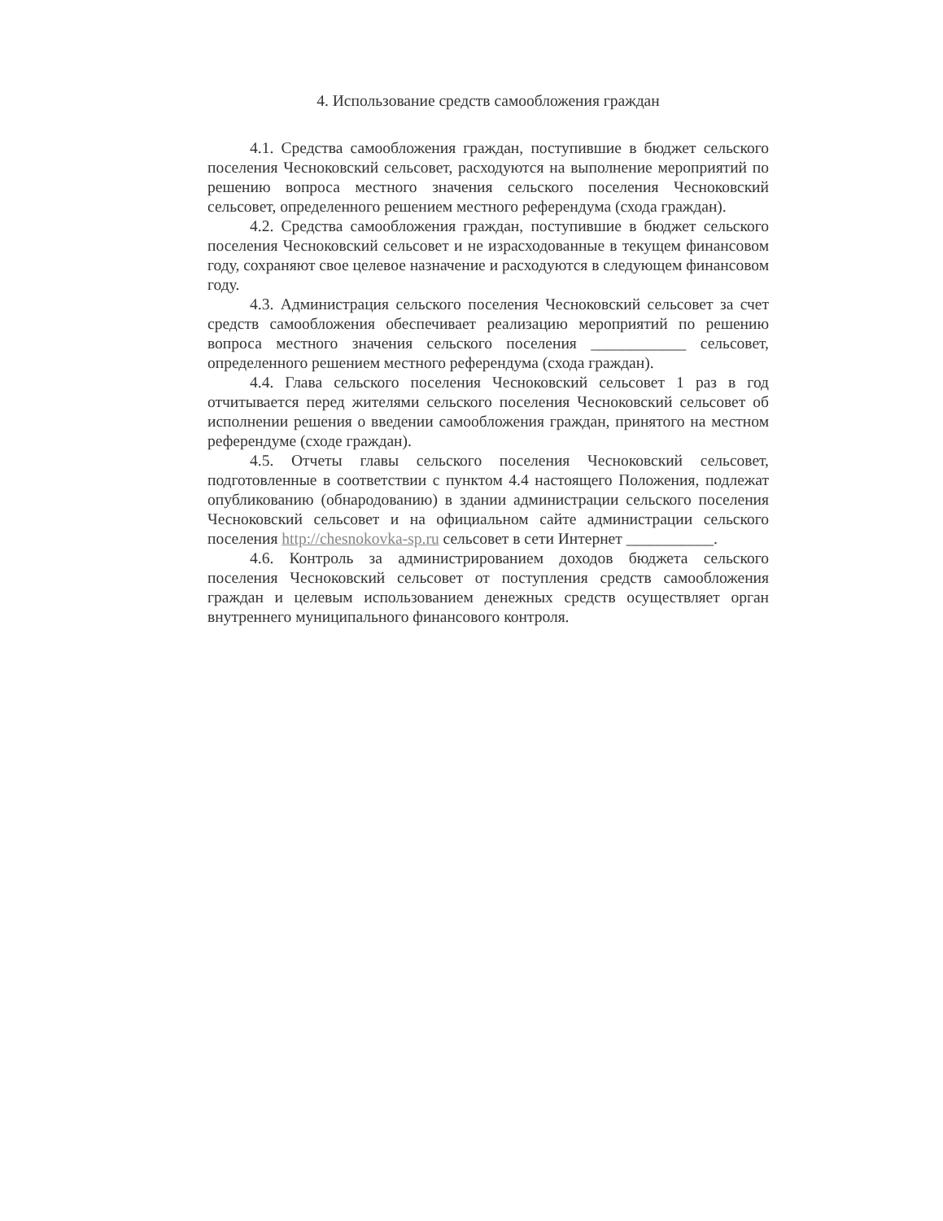4. Использование средств самообложения граждан
4.1. Средства самообложения граждан, поступившие в бюджет сельского поселения Чесноковский сельсовет, расходуются на выполнение мероприятий по решению вопроса местного значения сельского поселения Чесноковский сельсовет, определенного решением местного референдума (схода граждан).
4.2. Средства самообложения граждан, поступившие в бюджет сельского поселения Чесноковский сельсовет и не израсходованные в текущем финансовом году, сохраняют свое целевое назначение и расходуются в следующем финансовом году.
4.3. Администрация сельского поселения Чесноковский сельсовет за счет средств самообложения обеспечивает реализацию мероприятий по решению вопроса местного значения сельского поселения ____________ сельсовет, определенного решением местного референдума (схода граждан).
4.4. Глава сельского поселения Чесноковский сельсовет 1 раз в год отчитывается перед жителями сельского поселения Чесноковский сельсовет об исполнении решения о введении самообложения граждан, принятого на местном референдуме (сходе граждан).
4.5. Отчеты главы сельского поселения Чесноковский сельсовет, подготовленные в соответствии с пунктом 4.4 настоящего Положения, подлежат опубликованию (обнародованию) в здании администрации сельского поселения Чесноковский сельсовет и на официальном сайте администрации сельского поселения http://chesnokovka-sp.ru сельсовет в сети Интернет ___________.
4.6. Контроль за администрированием доходов бюджета сельского поселения Чесноковский сельсовет от поступления средств самообложения граждан и целевым использованием денежных средств осуществляет орган внутреннего муниципального финансового контроля.